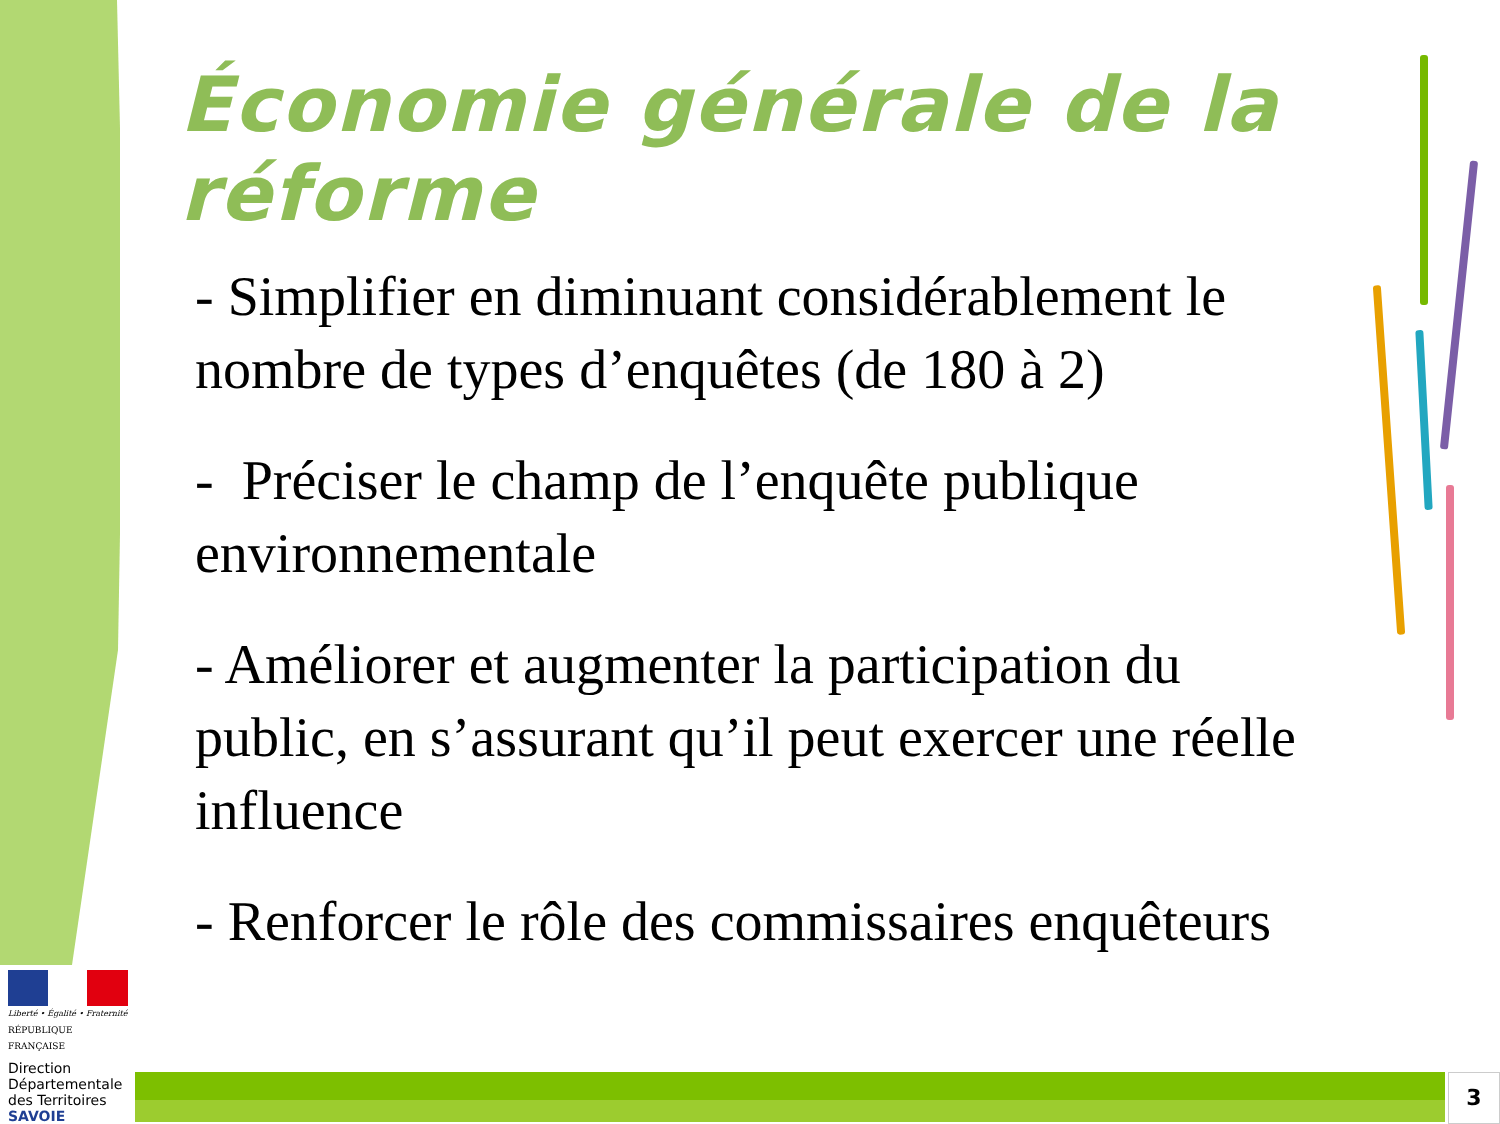Économie générale de la réforme
- Simplifier en diminuant considérablement le nombre de types d’enquêtes (de 180 à 2)
- Préciser le champ de l’enquête publique environnementale
- Améliorer et augmenter la participation du public, en s’assurant qu’il peut exercer une réelle influence
- Renforcer le rôle des commissaires enquêteurs
Liberté • Égalité • Fraternité
RÉPUBLIQUE FRANÇAISE
Direction
Départementale
des Territoires
SAVOIE
3